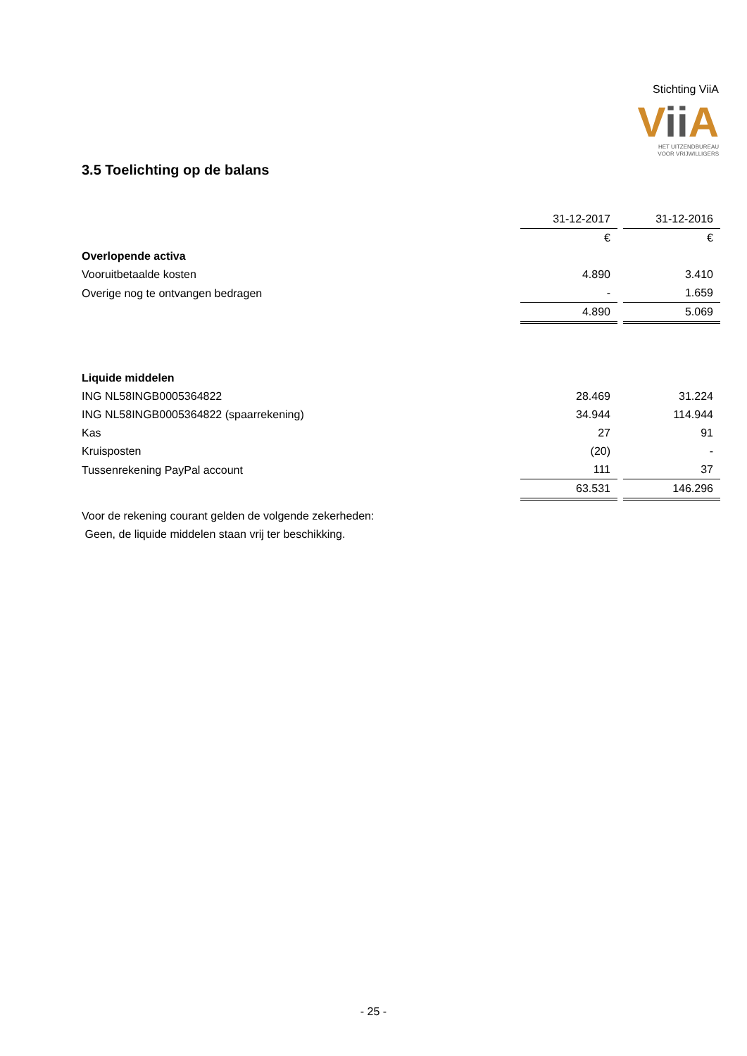Stichting ViiA
Vii A
HET UITZENDBUREAU
VOOR VRIJWILLIGERS
3.5 Toelichting op de balans
| | 31-12-2017 | 31-12-2016 |
| | € | € |
| Overlopende activa | | |
| Vooruitbetaalde kosten | 4.890 | 3.410 |
| Overige nog te ontvangen bedragen | - | 1.659 |
| | 4.890 | 5.069 |
| Liquide middelen | | |
| ING NL58INGB0005364822 | 28.469 | 31.224 |
| ING NL58INGB0005364822 (spaarrekening) | 34.944 | 114.944 |
| Kas | 27 | 91 |
| Kruisposten | (20) | - |
| Tussenrekening PayPal account | 111 | 37 |
| | 63.531 | 146.296 |
Voor de rekening courant gelden de volgende zekerheden:
Geen, de liquide middelen staan vrij ter beschikking.
- 25 -